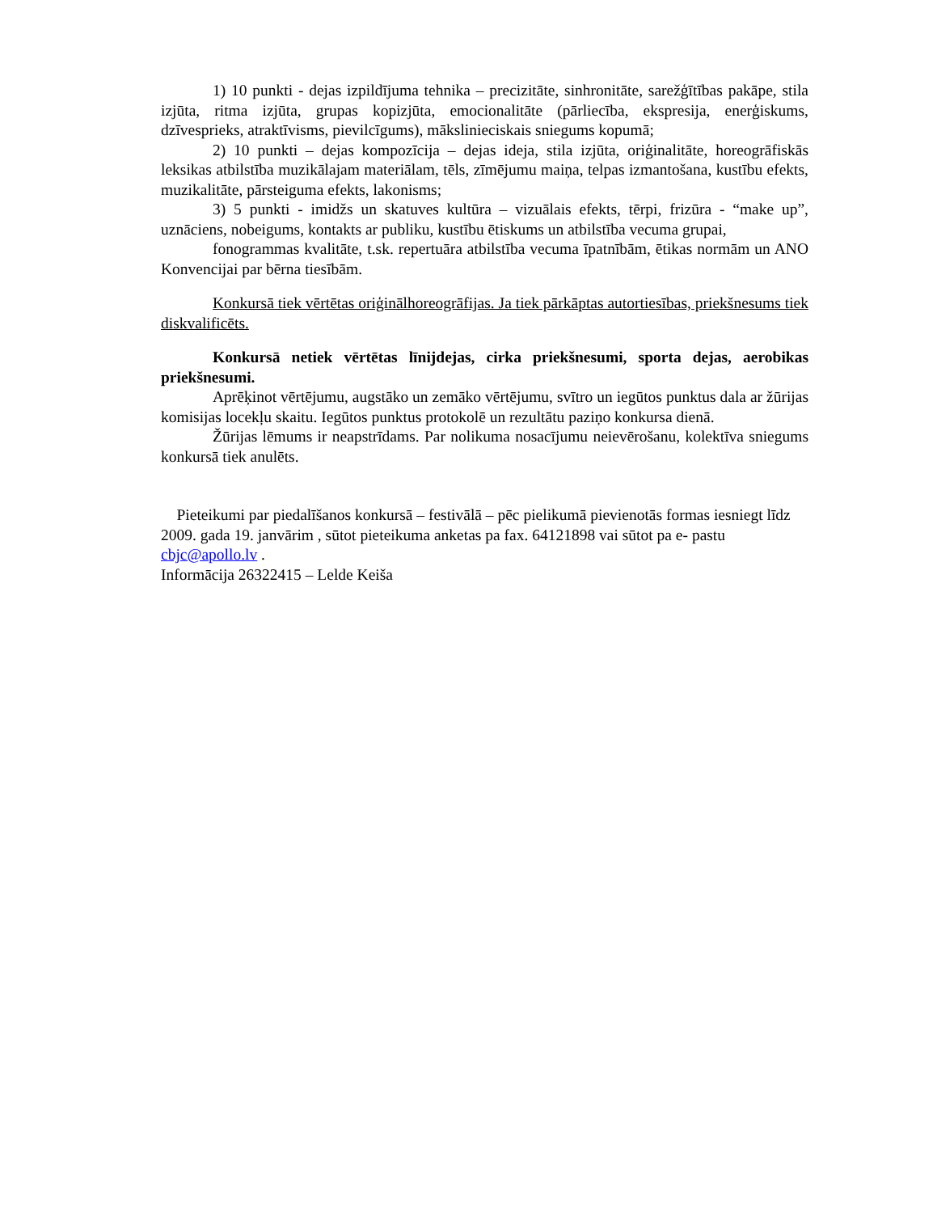1) 10 punkti - dejas izpildījuma tehnika – precizitāte, sinhronitāte, sarežģītības pakāpe, stila izjūta, ritma izjūta, grupas kopizjūta, emocionalitāte (pārliecība, ekspresija, enerģiskums, dzīvesprieks, atraktīvisms, pievilcīgums), mākslinieciskais sniegums kopumā;
2) 10 punkti – dejas kompozīcija – dejas ideja, stila izjūta, oriģinalitāte, horeogrāfiskās leksikas atbilstība muzikālajam materiālam, tēls, zīmējumu maiņa, telpas izmantošana, kustību efekts, muzikalitāte, pārsteiguma efekts, lakonisms;
3) 5 punkti - imidžs un skatuves kultūra – vizuālais efekts, tērpi, frizūra - “make up”, uznāciens, nobeigums, kontakts ar publiku, kustību ētiskums un atbilstība vecuma grupai,
fonogrammas kvalitāte, t.sk. repertuāra atbilstība vecuma īpatnībām, ētikas normām un ANO Konvencijai par bērna tiesībām.
Konkursā tiek vērtētas oriģinālhoreogrāfijas. Ja tiek pārkāptas autortiesības, priekšnesums tiek diskvalificēts.
Konkursā netiek vērtētas līnijdejas, cirka priekšnesumi, sporta dejas, aerobikas priekšnesumi.
Aprēķinot vērtējumu, augstāko un zemāko vērtējumu, svītro un iegūtos punktus dala ar žūrijas komisijas locekļu skaitu. Iegūtos punktus protokolē un rezultātu paziņo konkursa dienā.
Žūrijas lēmums ir neapstrīdams. Par nolikuma nosacījumu neievērošanu, kolektīva sniegums konkursā tiek anulēts.
Pieteikumi par piedalīšanos konkursā – festivālā – pēc pielikumā pievienotās formas iesniegt līdz 2009. gada 19. janvārim , sūtot pieteikuma anketas pa fax. 64121898 vai sūtot pa e- pastu cbjc@apollo.lv .
Informācija 26322415 – Lelde Keiša